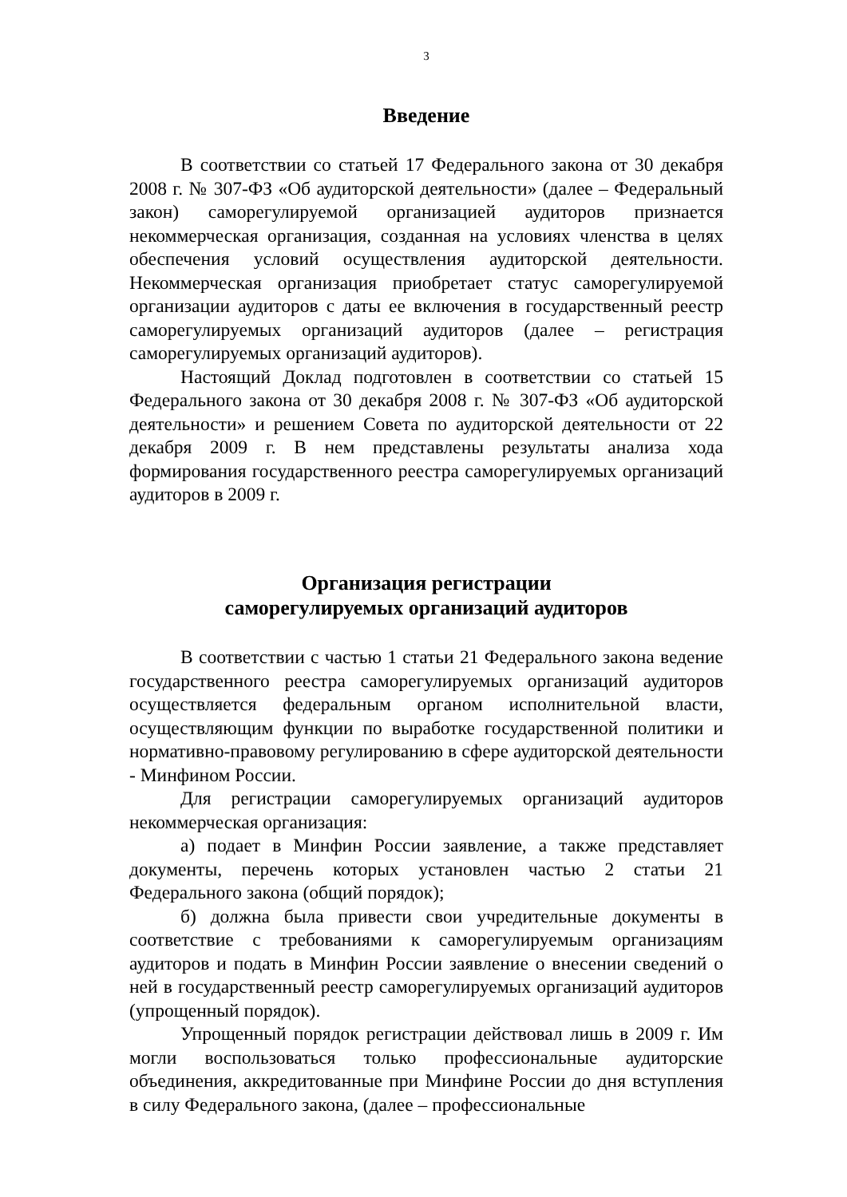3
Введение
В соответствии со статьей 17 Федерального закона от 30 декабря 2008 г. № 307-ФЗ «Об аудиторской деятельности» (далее – Федеральный закон) саморегулируемой организацией аудиторов признается некоммерческая организация, созданная на условиях членства в целях обеспечения условий осуществления аудиторской деятельности. Некоммерческая организация приобретает статус саморегулируемой организации аудиторов с даты ее включения в государственный реестр саморегулируемых организаций аудиторов (далее – регистрация саморегулируемых организаций аудиторов).
Настоящий Доклад подготовлен в соответствии со статьей 15 Федерального закона от 30 декабря 2008 г. № 307-ФЗ «Об аудиторской деятельности» и решением Совета по аудиторской деятельности от 22 декабря 2009 г. В нем представлены результаты анализа хода формирования государственного реестра саморегулируемых организаций аудиторов в 2009 г.
Организация регистрации
саморегулируемых организаций аудиторов
В соответствии с частью 1 статьи 21 Федерального закона ведение государственного реестра саморегулируемых организаций аудиторов осуществляется федеральным органом исполнительной власти, осуществляющим функции по выработке государственной политики и нормативно-правовому регулированию в сфере аудиторской деятельности - Минфином России.
Для регистрации саморегулируемых организаций аудиторов некоммерческая организация:
а) подает в Минфин России заявление, а также представляет документы, перечень которых установлен частью 2 статьи 21 Федерального закона (общий порядок);
б) должна была привести свои учредительные документы в соответствие с требованиями к саморегулируемым организациям аудиторов и подать в Минфин России заявление о внесении сведений о ней в государственный реестр саморегулируемых организаций аудиторов (упрощенный порядок).
Упрощенный порядок регистрации действовал лишь в 2009 г. Им могли воспользоваться только профессиональные аудиторские объединения, аккредитованные при Минфине России до дня вступления в силу Федерального закона, (далее – профессиональные